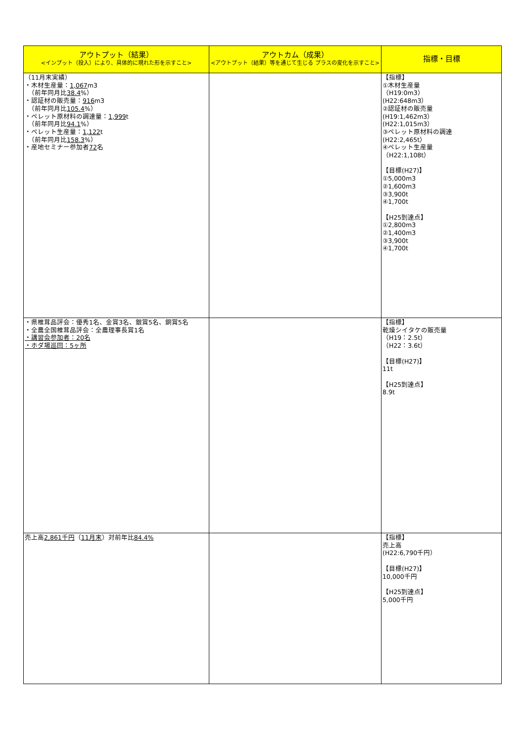| アウトプット（結果） <インプット（投入）により、具体的に現れた形を示すこと> | アウトカム（成果） <アウトプット（結果）等を通じて生じる プラスの変化を示すこと> | 指標・目標 |
| --- | --- | --- |
| （11月末実績） ・木材生産量： 1,067 m3 （前年同月比 38.4 %） ・認証材の販売量： 916 m3 （前年同月比 105.4 %） ・ペレット原材料の調達量： 1,999 t （前年同月比 94.1 %） ・ペレット生産量： 1,122 t （前年同月比 158.3 %） ・産地セミナー参加者 72 名 | | 【指標】 ①木材生産量 （H19:0m3） (H22:648m3） ②認証材の販売量 (H19:1,462m3） (H22:1,015m3） ③ペレット原材料の調達 (H22:2,465t） ④ペレット生産量 （H22:1,108t） 【目標(H27)】 ①5,000m3 ②1,600m3 ③3,900t ④1,700t 【H25到達点】 ①2,800m3 ②1,400m3 ③3,900t ④1,700t |
| ・県椎茸品評会：優秀1名、金賞3名、銀賞5名、銅賞5名 ・全農全国椎茸品評会：全農理事長賞1名 ・講習会参加者：20名 ・ホダ場巡回：5ヶ所 | | 【指標】 乾燥シイタケの販売量 （H19：2.5t） （H22：3.6t） 【目標(H27)】 11t 【H25到達点】 8.9t |
| 売上高 2,861千円 （ 11月末 ）対前年比 84.4% | | 【指標】 売上高 (H22:6,790千円） 【目標(H27)】 10,000千円 【H25到達点】 5,000千円 |